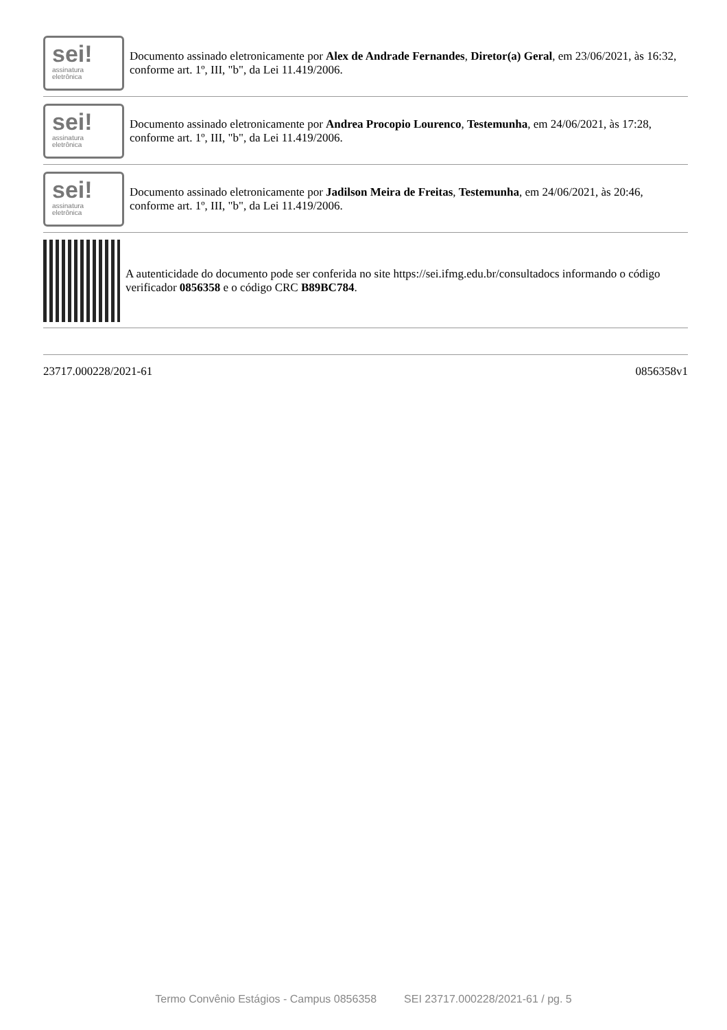sei!
assinatura
eletrônica
Documento assinado eletronicamente por Alex de Andrade Fernandes, Diretor(a) Geral, em 23/06/2021, às 16:32, conforme art. 1º, III, "b", da Lei 11.419/2006.
sei!
assinatura
eletrônica
Documento assinado eletronicamente por Andrea Procopio Lourenco, Testemunha, em 24/06/2021, às 17:28, conforme art. 1º, III, "b", da Lei 11.419/2006.
sei!
assinatura
eletrônica
Documento assinado eletronicamente por Jadilson Meira de Freitas, Testemunha, em 24/06/2021, às 20:46, conforme art. 1º, III, "b", da Lei 11.419/2006.
A autenticidade do documento pode ser conferida no site https://sei.ifmg.edu.br/consultadocs informando o código verificador 0856358 e o código CRC B89BC784.
23717.000228/2021-61 0856358v1
Termo Convênio Estágios - Campus 0856358 SEI 23717.000228/2021-61 / pg. 5